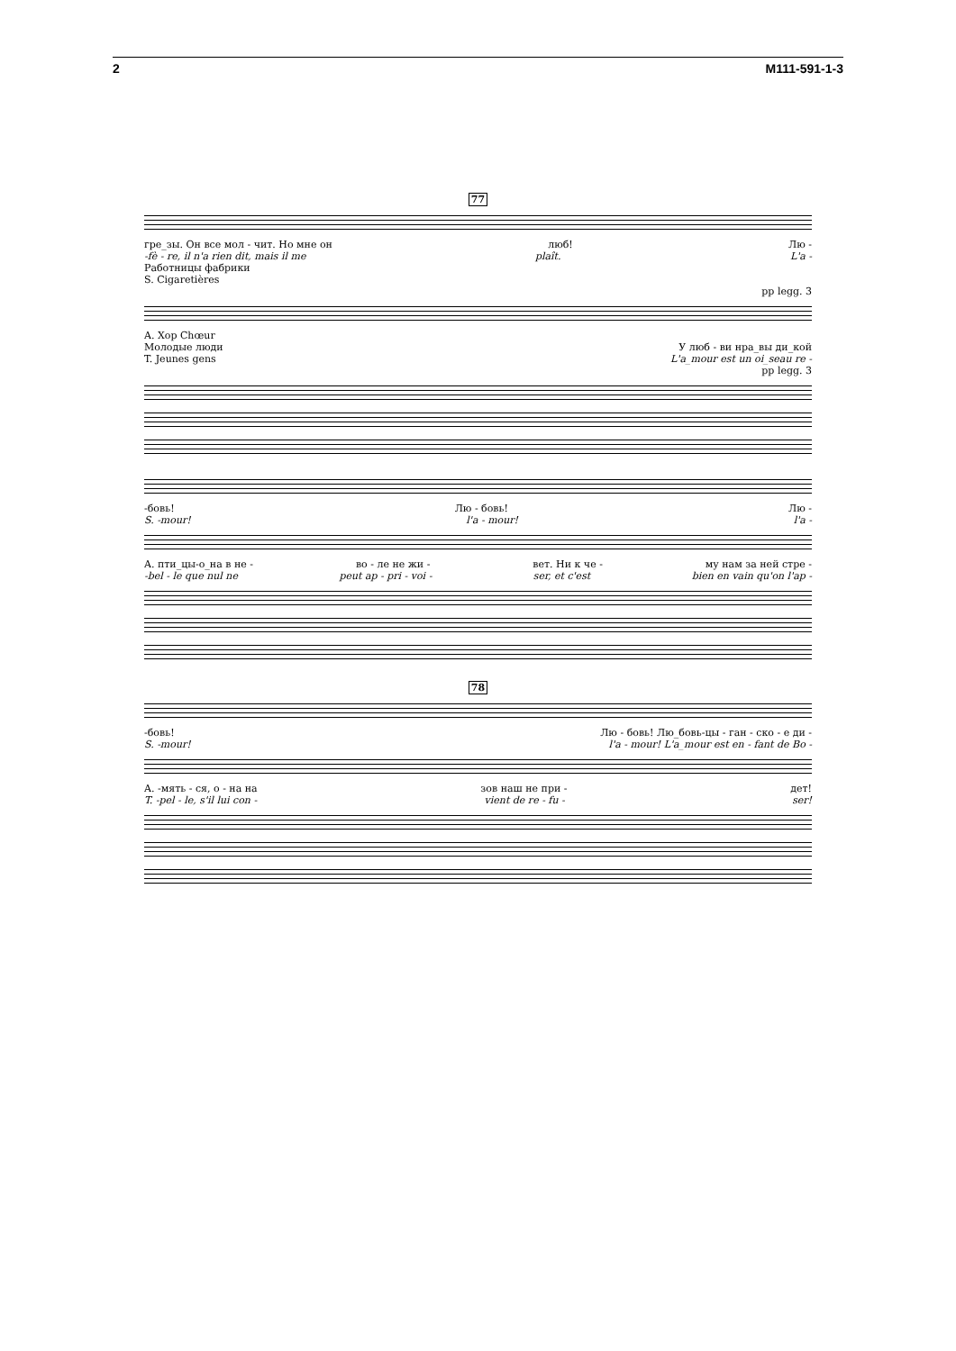2 M111-591-1-3
77
гре_зы. Он все мол - чит. Но мне он люб! Лю -
-fè - re, il n'a rien dit, mais il me plaît. L'a -
Работницы фабрики
S. Cigaretières
pp legg. 3
A. Хор Chœur
Молодые люди У люб - ви нра_вы ди_кой
T. Jeunes gens L'a_mour est un oi_seau re -
pp legg. 3
-бовь! Лю - бовь! Лю -
S. -mour! l'a - mour! l'a -
A. пти_цы-о_на в не - во - ле не жи - вет. Ни к че - му нам за ней стре -
-bel - le que nul ne peut ap - pri - voi - ser, et c'est bien en vain qu'on l'ap -
78
-бовь! Лю - бовь! Лю_бовь-цы - ган - ско - е ди -
S. -mour! l'a - mour! L'a_mour est en - fant de Bo -
A. -мять - ся, о - на на зов наш не при - дет!
T. -pel - le, s'il lui con - vient de re - fu - ser!